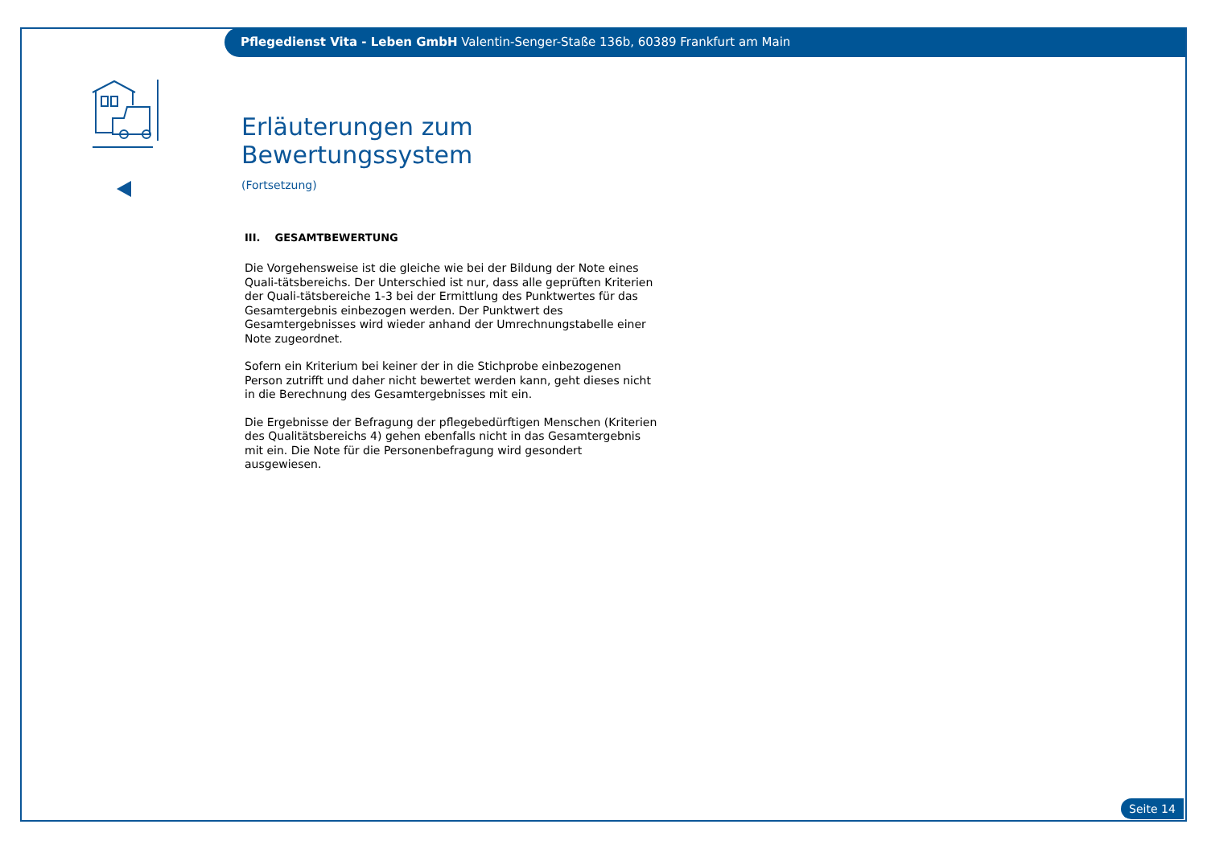Pflegedienst Vita - Leben GmbH Valentin-Senger-Staße 136b, 60389 Frankfurt am Main
Erläuterungen zum Bewertungssystem
(Fortsetzung)
III. GESAMTBEWERTUNG
Die Vorgehensweise ist die gleiche wie bei der Bildung der Note eines Quali-tätsbereichs. Der Unterschied ist nur, dass alle geprüften Kriterien der Quali-tätsbereiche 1-3 bei der Ermittlung des Punktwertes für das Gesamtergebnis einbezogen werden. Der Punktwert des Gesamtergebnisses wird wieder anhand der Umrechnungstabelle einer Note zugeordnet.
Sofern ein Kriterium bei keiner der in die Stichprobe einbezogenen Person zutrifft und daher nicht bewertet werden kann, geht dieses nicht in die Berechnung des Gesamtergebnisses mit ein.
Die Ergebnisse der Befragung der pflegebedürftigen Menschen (Kriterien des Qualitätsbereichs 4) gehen ebenfalls nicht in das Gesamtergebnis mit ein. Die Note für die Personenbefragung wird gesondert ausgewiesen.
Seite 14